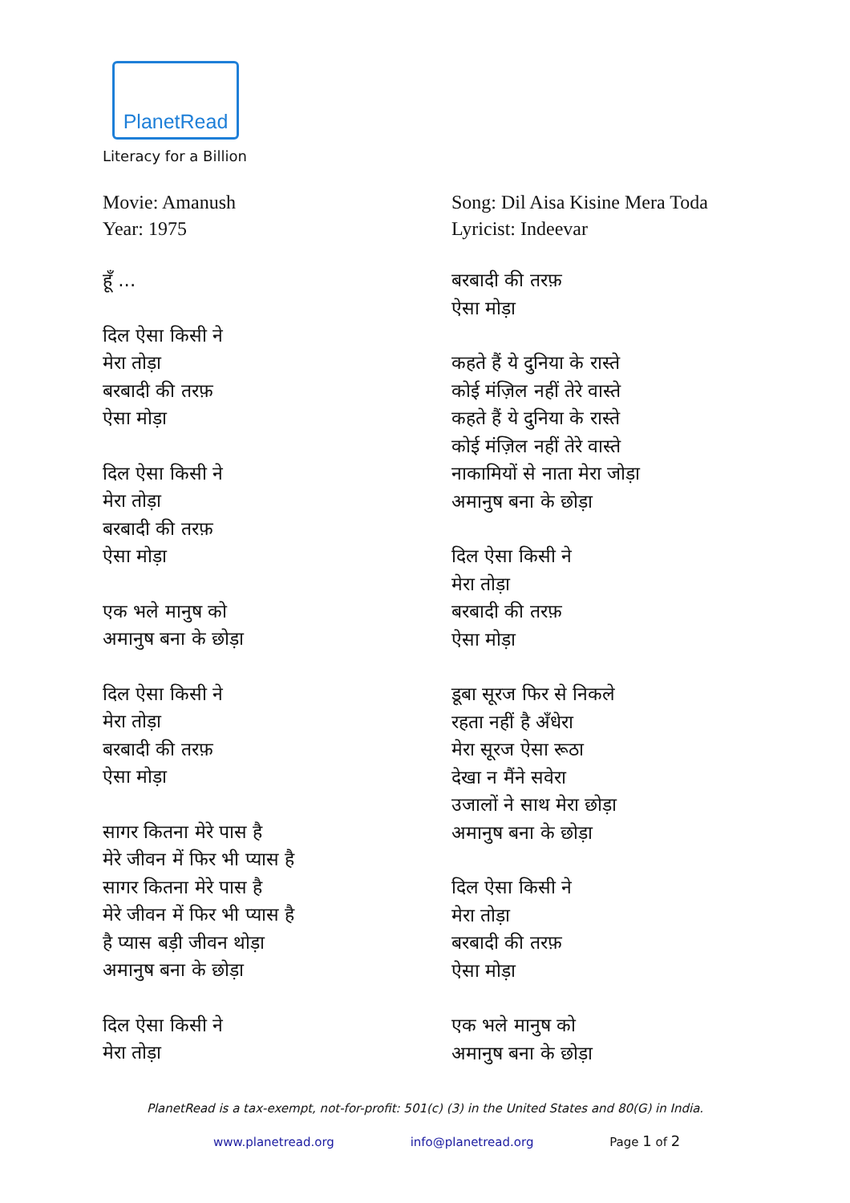PlanetRead
Literacy for a Billion
Movie: Amanush
Year: 1975
हूँ ...
दिल ऐसा किसी ने
मेरा तोड़ा
बरबादी की तरफ़
ऐसा मोड़ा
दिल ऐसा किसी ने
मेरा तोड़ा
बरबादी की तरफ़
ऐसा मोड़ा
एक भले मानुष को
अमानुष बना के छोड़ा
दिल ऐसा किसी ने
मेरा तोड़ा
बरबादी की तरफ़
ऐसा मोड़ा
सागर कितना मेरे पास है
मेरे जीवन में फिर भी प्यास है
सागर कितना मेरे पास है
मेरे जीवन में फिर भी प्यास है
है प्यास बड़ी जीवन थोड़ा
अमानुष बना के छोड़ा
दिल ऐसा किसी ने
मेरा तोड़ा
Song: Dil Aisa Kisine Mera Toda
Lyricist: Indeevar
बरबादी की तरफ़
ऐसा मोड़ा
कहते हैं ये दुनिया के रास्ते
कोई मंज़िल नहीं तेरे वास्ते
कहते हैं ये दुनिया के रास्ते
कोई मंज़िल नहीं तेरे वास्ते
नाकामियों से नाता मेरा जोड़ा
अमानुष बना के छोड़ा
दिल ऐसा किसी ने
मेरा तोड़ा
बरबादी की तरफ़
ऐसा मोड़ा
डूबा सूरज फिर से निकले
रहता नहीं है अँधेरा
मेरा सूरज ऐसा रूठा
देखा न मैंने सवेरा
उजालों ने साथ मेरा छोड़ा
अमानुष बना के छोड़ा
दिल ऐसा किसी ने
मेरा तोड़ा
बरबादी की तरफ़
ऐसा मोड़ा
एक भले मानुष को
अमानुष बना के छोड़ा
PlanetRead is a tax-exempt, not-for-profit: 501(c) (3) in the United States and 80(G) in India.
www.planetread.org info@planetread.org Page 1 of 2